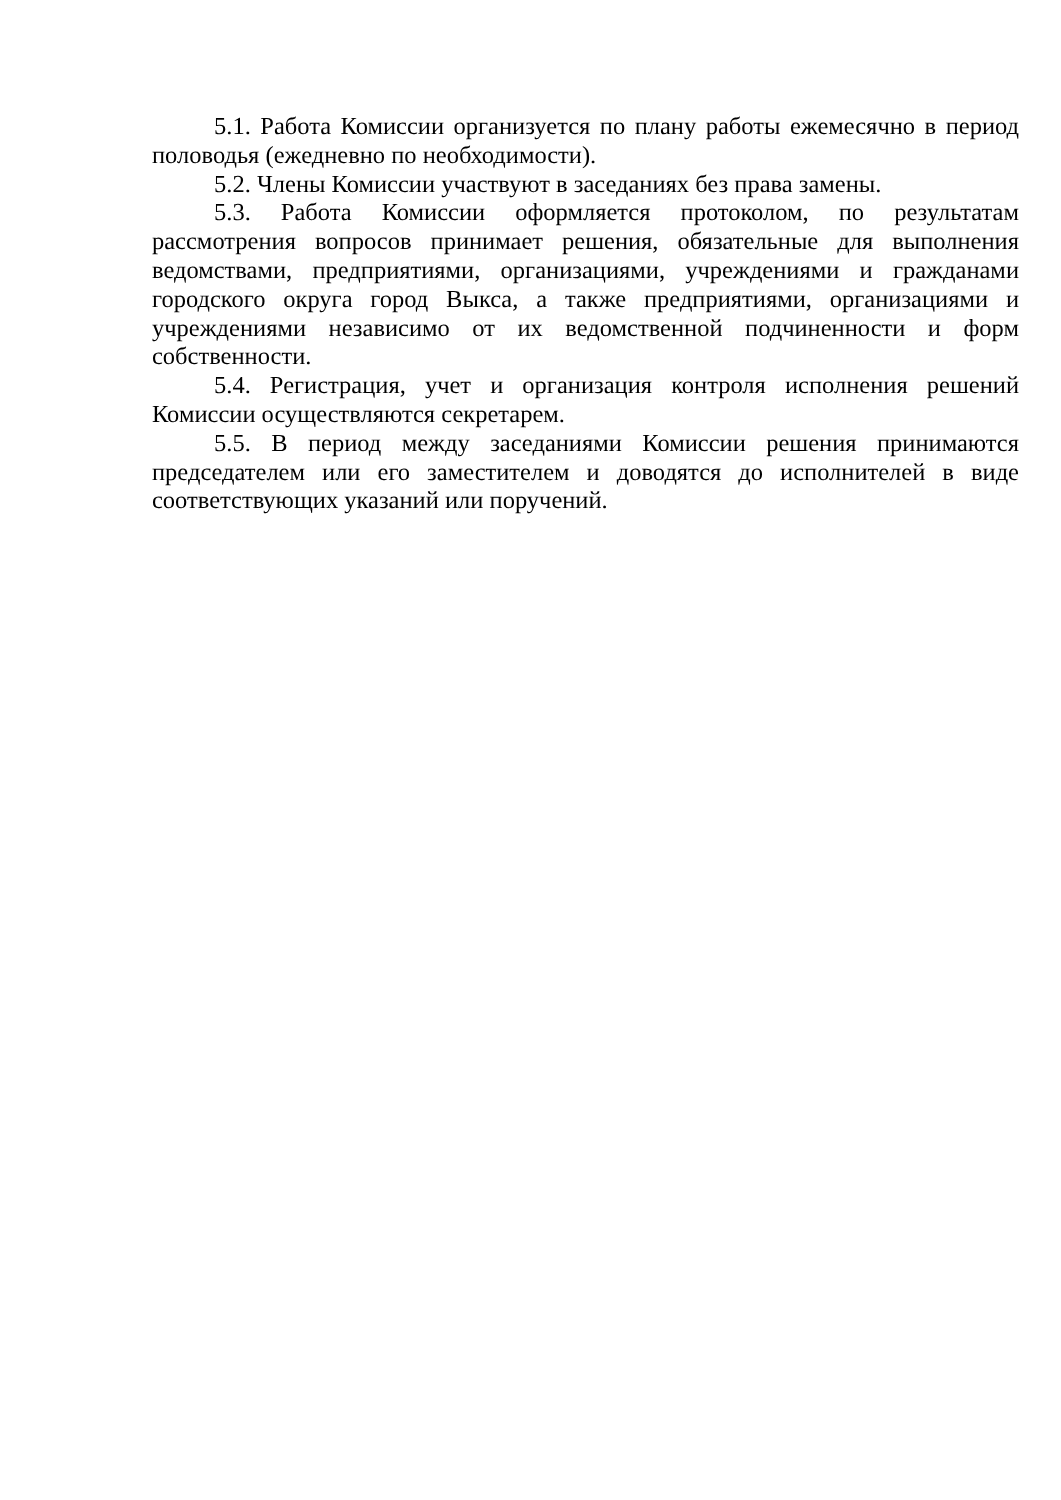5.1. Работа Комиссии организуется по плану работы ежемесячно в период половодья (ежедневно по необходимости).
5.2. Члены Комиссии участвуют в заседаниях без права замены.
5.3. Работа Комиссии оформляется протоколом, по результатам рассмотрения вопросов принимает решения, обязательные для выполнения ведомствами, предприятиями, организациями, учреждениями и гражданами городского округа город Выкса, а также предприятиями, организациями и учреждениями независимо от их ведомственной подчиненности и форм собственности.
5.4. Регистрация, учет и организация контроля исполнения решений Комиссии осуществляются секретарем.
5.5. В период между заседаниями Комиссии решения принимаются председателем или его заместителем и доводятся до исполнителей в виде соответствующих указаний или поручений.